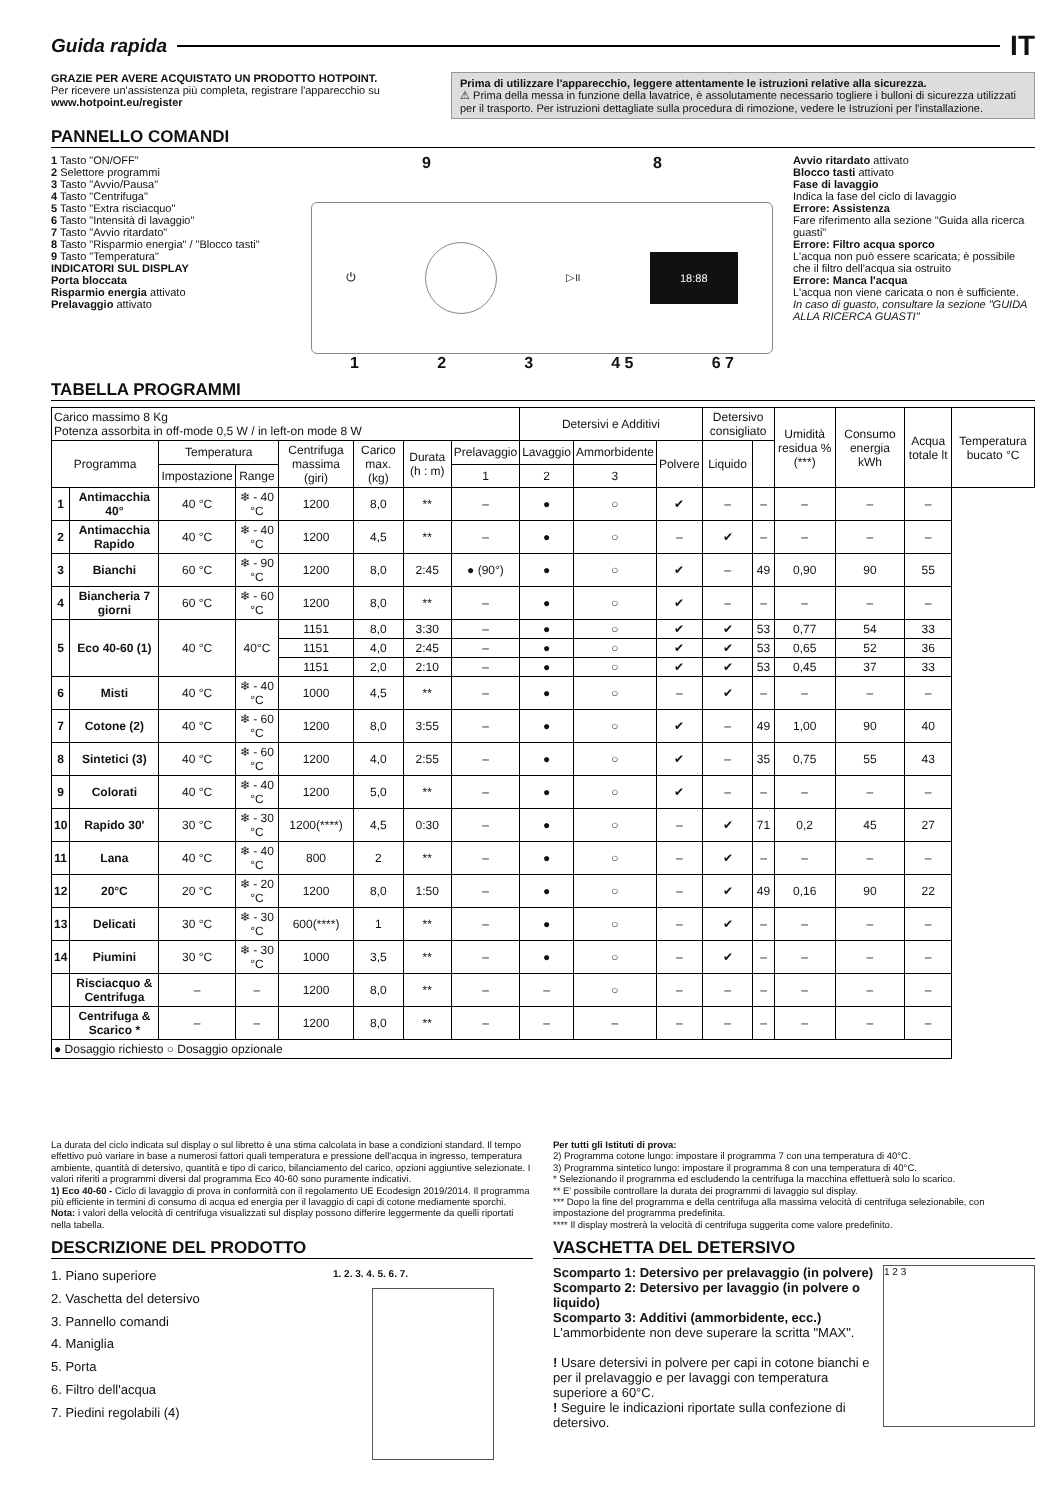Guida rapida
IT
GRAZIE PER AVERE ACQUISTATO UN PRODOTTO HOTPOINT.
Per ricevere un'assistenza più completa, registrare l'apparecchio su www.hotpoint.eu/register
Prima di utilizzare l'apparecchio, leggere attentamente le istruzioni relative alla sicurezza.
⚠ Prima della messa in funzione della lavatrice, è assolutamente necessario togliere i bulloni di sicurezza utilizzati per il trasporto. Per istruzioni dettagliate sulla procedura di rimozione, vedere le Istruzioni per l'installazione.
PANNELLO COMANDI
1 Tasto "ON/OFF"
2 Selettore programmi
3 Tasto "Avvio/Pausa"
4 Tasto "Centrifuga"
5 Tasto "Extra risciacquo"
6 Tasto "Intensità di lavaggio"
7 Tasto "Avvio ritardato"
8 Tasto "Risparmio energia" / "Blocco tasti"
9 Tasto "Temperatura"
INDICATORI SUL DISPLAY
Porta bloccata
Risparmio energia attivato
Prelavaggio attivato
9 8
⏻ ▷॥ 18:88
1 2 3 4 5 6 7
Avvio ritardato attivato
Blocco tasti attivato
Fase di lavaggio
Indica la fase del ciclo di lavaggio
Errore: Assistenza
Fare riferimento alla sezione "Guida alla ricerca guasti"
Errore: Filtro acqua sporco
L'acqua non può essere scaricata; è possibile che il filtro dell'acqua sia ostruito
Errore: Manca l'acqua
L'acqua non viene caricata o non è sufficiente.
In caso di guasto, consultare la sezione "GUIDA ALLA RICERCA GUASTI"
TABELLA PROGRAMMI
| Carico massimo 8 Kg Potenza assorbita in off-mode 0,5 W / in left-on mode 8 W | | | | | | | | Detersivi e Additivi | | | Detersivo consigliato | | Umidità residua % (***) | Consumo energia kWh | Acqua totale lt | Temperatura bucato °C |
| Programma | | Temperatura | | Centrifuga massima (giri) | Carico max. (kg) | Durata (h : m) | Prelavaggio | Lavaggio | Ammorbidente | Polvere | Liquido | | | | | |
| | | Impostazione | Range | | | | 1 | 2 | 3 | | | | | | | |
| 1 | Antimacchia 40° | 40 °C | ❄ - 40 °C | 1200 | 8,0 | ** | – | ● | ○ | ✔ | – | – | – | – | – | |
| 2 | Antimacchia Rapido | 40 °C | ❄ - 40 °C | 1200 | 4,5 | ** | – | ● | ○ | – | ✔ | – | – | – | – | |
| 3 | Bianchi | 60 °C | ❄ - 90 °C | 1200 | 8,0 | 2:45 | ● (90°) | ● | ○ | ✔ | – | 49 | 0,90 | 90 | 55 | |
| 4 | Biancheria 7 giorni | 60 °C | ❄ - 60 °C | 1200 | 8,0 | ** | – | ● | ○ | ✔ | – | – | – | – | – | |
| 5 | Eco 40-60 (1) | 40 °C | 40°C | 1151 | 8,0 | 3:30 | – | ● | ○ | ✔ | ✔ | 53 | 0,77 | 54 | 33 | |
| | | | | 1151 | 4,0 | 2:45 | – | ● | ○ | ✔ | ✔ | 53 | 0,65 | 52 | 36 | |
| | | | | 1151 | 2,0 | 2:10 | – | ● | ○ | ✔ | ✔ | 53 | 0,45 | 37 | 33 | |
| 6 | Misti | 40 °C | ❄ - 40 °C | 1000 | 4,5 | ** | – | ● | ○ | – | ✔ | – | – | – | – | |
| 7 | Cotone (2) | 40 °C | ❄ - 60 °C | 1200 | 8,0 | 3:55 | – | ● | ○ | ✔ | – | 49 | 1,00 | 90 | 40 | |
| 8 | Sintetici (3) | 40 °C | ❄ - 60 °C | 1200 | 4,0 | 2:55 | – | ● | ○ | ✔ | – | 35 | 0,75 | 55 | 43 | |
| 9 | Colorati | 40 °C | ❄ - 40 °C | 1200 | 5,0 | ** | – | ● | ○ | ✔ | – | – | – | – | – | |
| 10 | Rapido 30' | 30 °C | ❄ - 30 °C | 1200(****) | 4,5 | 0:30 | – | ● | ○ | – | ✔ | 71 | 0,2 | 45 | 27 | |
| 11 | Lana | 40 °C | ❄ - 40 °C | 800 | 2 | ** | – | ● | ○ | – | ✔ | – | – | – | – | |
| 12 | 20°C | 20 °C | ❄ - 20 °C | 1200 | 8,0 | 1:50 | – | ● | ○ | – | ✔ | 49 | 0,16 | 90 | 22 | |
| 13 | Delicati | 30 °C | ❄ - 30 °C | 600(****) | 1 | ** | – | ● | ○ | – | ✔ | – | – | – | – | |
| 14 | Piumini | 30 °C | ❄ - 30 °C | 1000 | 3,5 | ** | – | ● | ○ | – | ✔ | – | – | – | – | |
| | Risciacquo & Centrifuga | – | – | 1200 | 8,0 | ** | – | – | ○ | – | – | – | – | – | – | |
| | Centrifuga & Scarico * | – | – | 1200 | 8,0 | ** | – | – | – | – | – | – | – | – | – | |
| ● Dosaggio richiesto ○ Dosaggio opzionale | | | | | | | | | | | | | | | | |
La durata del ciclo indicata sul display o sul libretto è una stima calcolata in base a condizioni standard. Il tempo effettivo può variare in base a numerosi fattori quali temperatura e pressione dell'acqua in ingresso, temperatura ambiente, quantità di detersivo, quantità e tipo di carico, bilanciamento del carico, opzioni aggiuntive selezionate. I valori riferiti a programmi diversi dal programma Eco 40-60 sono puramente indicativi.
1) Eco 40-60 - Ciclo di lavaggio di prova in conformità con il regolamento UE Ecodesign 2019/2014. Il programma più efficiente in termini di consumo di acqua ed energia per il lavaggio di capi di cotone mediamente sporchi.
Nota: i valori della velocità di centrifuga visualizzati sul display possono differire leggermente da quelli riportati nella tabella.
Per tutti gli Istituti di prova:
2) Programma cotone lungo: impostare il programma 7 con una temperatura di 40°C.
3) Programma sintetico lungo: impostare il programma 8 con una temperatura di 40°C.
* Selezionando il programma ed escludendo la centrifuga la macchina effettuerà solo lo scarico.
** E' possibile controllare la durata dei programmi di lavaggio sul display.
*** Dopo la fine del programma e della centrifuga alla massima velocità di centrifuga selezionabile, con impostazione del programma predefinita.
**** Il display mostrerà la velocità di centrifuga suggerita come valore predefinito.
DESCRIZIONE DEL PRODOTTO
1. Piano superiore
2. Vaschetta del detersivo
3. Pannello comandi
4. Maniglia
5. Porta
6. Filtro dell'acqua
7. Piedini regolabili (4)
1. 2. 3. 4. 5. 6. 7.
VASCHETTA DEL DETERSIVO
Scomparto 1: Detersivo per prelavaggio (in polvere)
Scomparto 2: Detersivo per lavaggio (in polvere o liquido)
Scomparto 3: Additivi (ammorbidente, ecc.)
L'ammorbidente non deve superare la scritta "MAX".
! Usare detersivi in polvere per capi in cotone bianchi e per il prelavaggio e per lavaggi con temperatura superiore a 60°C.
! Seguire le indicazioni riportate sulla confezione di detersivo.
1 2 3